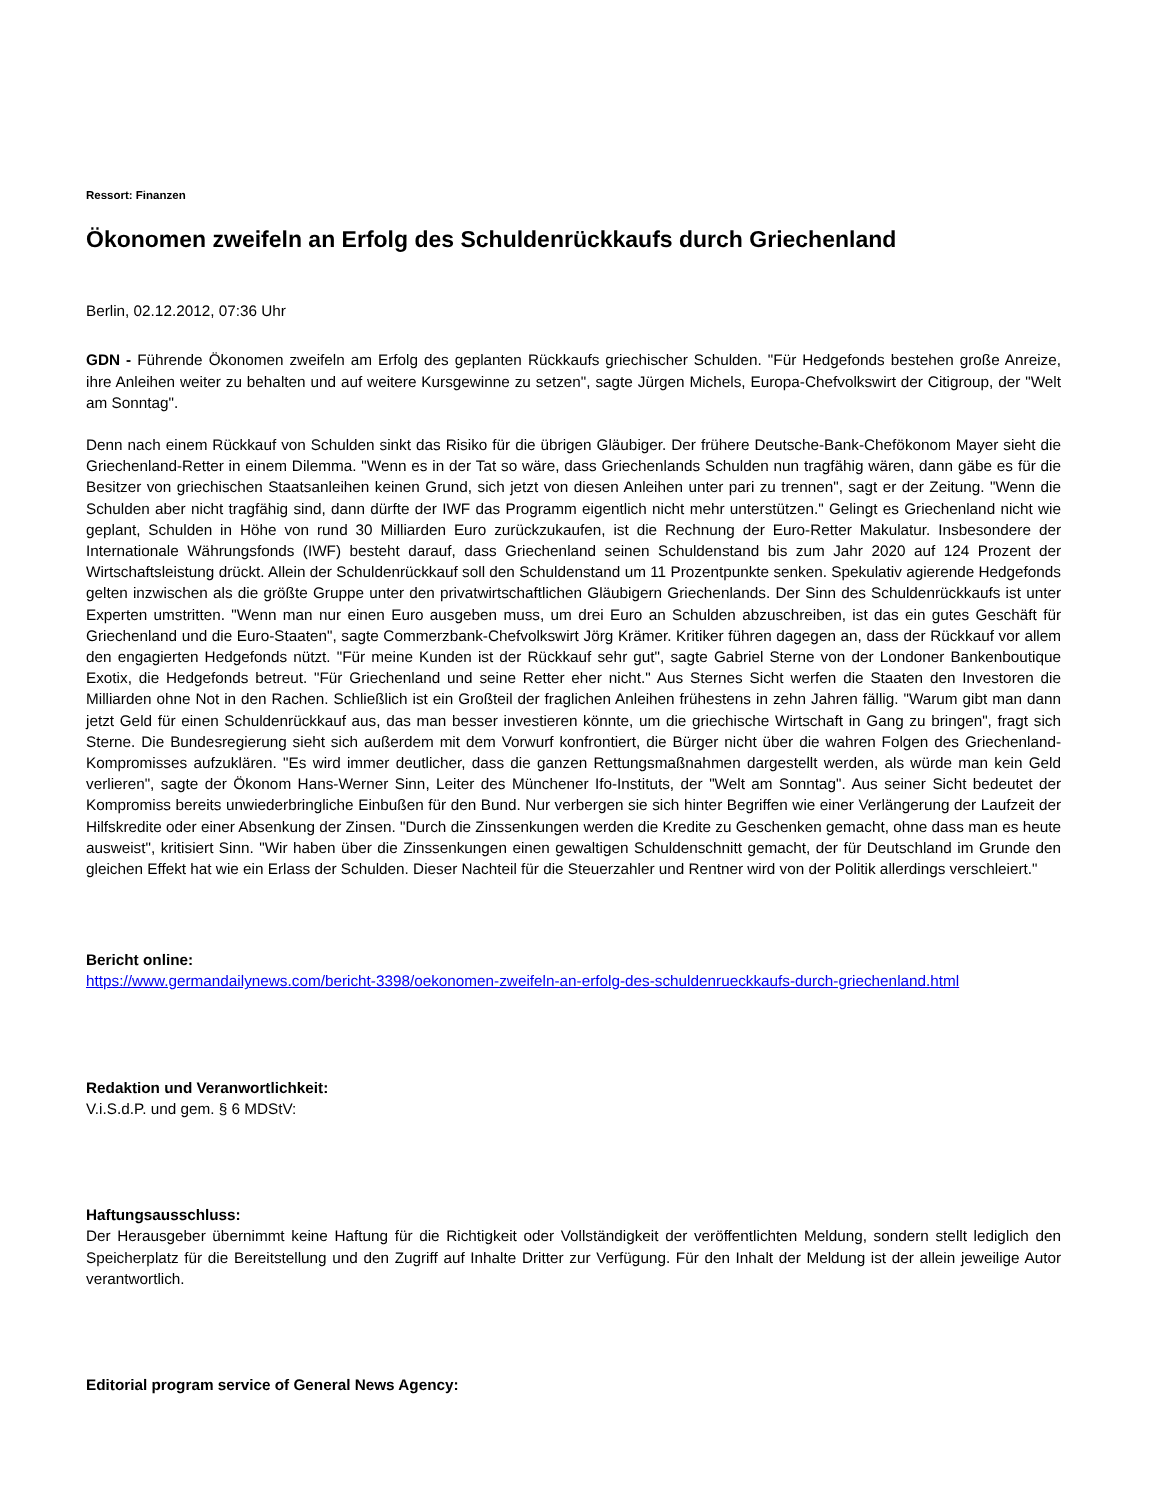Ressort: Finanzen
Ökonomen zweifeln an Erfolg des Schuldenrückkaufs durch Griechenland
Berlin, 02.12.2012, 07:36 Uhr
GDN - Führende Ökonomen zweifeln am Erfolg des geplanten Rückkaufs griechischer Schulden. "Für Hedgefonds bestehen große Anreize, ihre Anleihen weiter zu behalten und auf weitere Kursgewinne zu setzen", sagte Jürgen Michels, Europa-Chefvolkswirt der Citigroup, der "Welt am Sonntag".
Denn nach einem Rückkauf von Schulden sinkt das Risiko für die übrigen Gläubiger. Der frühere Deutsche-Bank-Chefökonom Mayer sieht die Griechenland-Retter in einem Dilemma. "Wenn es in der Tat so wäre, dass Griechenlands Schulden nun tragfähig wären, dann gäbe es für die Besitzer von griechischen Staatsanleihen keinen Grund, sich jetzt von diesen Anleihen unter pari zu trennen", sagt er der Zeitung. "Wenn die Schulden aber nicht tragfähig sind, dann dürfte der IWF das Programm eigentlich nicht mehr unterstützen." Gelingt es Griechenland nicht wie geplant, Schulden in Höhe von rund 30 Milliarden Euro zurückzukaufen, ist die Rechnung der Euro-Retter Makulatur. Insbesondere der Internationale Währungsfonds (IWF) besteht darauf, dass Griechenland seinen Schuldenstand bis zum Jahr 2020 auf 124 Prozent der Wirtschaftsleistung drückt. Allein der Schuldenrückkauf soll den Schuldenstand um 11 Prozentpunkte senken. Spekulativ agierende Hedgefonds gelten inzwischen als die größte Gruppe unter den privatwirtschaftlichen Gläubigern Griechenlands. Der Sinn des Schuldenrückkaufs ist unter Experten umstritten. "Wenn man nur einen Euro ausgeben muss, um drei Euro an Schulden abzuschreiben, ist das ein gutes Geschäft für Griechenland und die Euro-Staaten", sagte Commerzbank-Chefvolkswirt Jörg Krämer. Kritiker führen dagegen an, dass der Rückkauf vor allem den engagierten Hedgefonds nützt. "Für meine Kunden ist der Rückkauf sehr gut", sagte Gabriel Sterne von der Londoner Bankenboutique Exotix, die Hedgefonds betreut. "Für Griechenland und seine Retter eher nicht." Aus Sternes Sicht werfen die Staaten den Investoren die Milliarden ohne Not in den Rachen. Schließlich ist ein Großteil der fraglichen Anleihen frühestens in zehn Jahren fällig. "Warum gibt man dann jetzt Geld für einen Schuldenrückkauf aus, das man besser investieren könnte, um die griechische Wirtschaft in Gang zu bringen", fragt sich Sterne. Die Bundesregierung sieht sich außerdem mit dem Vorwurf konfrontiert, die Bürger nicht über die wahren Folgen des Griechenland-Kompromisses aufzuklären. "Es wird immer deutlicher, dass die ganzen Rettungsmaßnahmen dargestellt werden, als würde man kein Geld verlieren", sagte der Ökonom Hans-Werner Sinn, Leiter des Münchener Ifo-Instituts, der "Welt am Sonntag". Aus seiner Sicht bedeutet der Kompromiss bereits unwiederbringliche Einbußen für den Bund. Nur verbergen sie sich hinter Begriffen wie einer Verlängerung der Laufzeit der Hilfskredite oder einer Absenkung der Zinsen. "Durch die Zinssenkungen werden die Kredite zu Geschenken gemacht, ohne dass man es heute ausweist", kritisiert Sinn. "Wir haben über die Zinssenkungen einen gewaltigen Schuldenschnitt gemacht, der für Deutschland im Grunde den gleichen Effekt hat wie ein Erlass der Schulden. Dieser Nachteil für die Steuerzahler und Rentner wird von der Politik allerdings verschleiert."
Bericht online:
https://www.germandailynews.com/bericht-3398/oekonomen-zweifeln-an-erfolg-des-schuldenrueckkaufs-durch-griechenland.html
Redaktion und Veranwortlichkeit:
V.i.S.d.P. und gem. § 6 MDStV:
Haftungsausschluss:
Der Herausgeber übernimmt keine Haftung für die Richtigkeit oder Vollständigkeit der veröffentlichten Meldung, sondern stellt lediglich den Speicherplatz für die Bereitstellung und den Zugriff auf Inhalte Dritter zur Verfügung. Für den Inhalt der Meldung ist der allein jeweilige Autor verantwortlich.
Editorial program service of General News Agency: